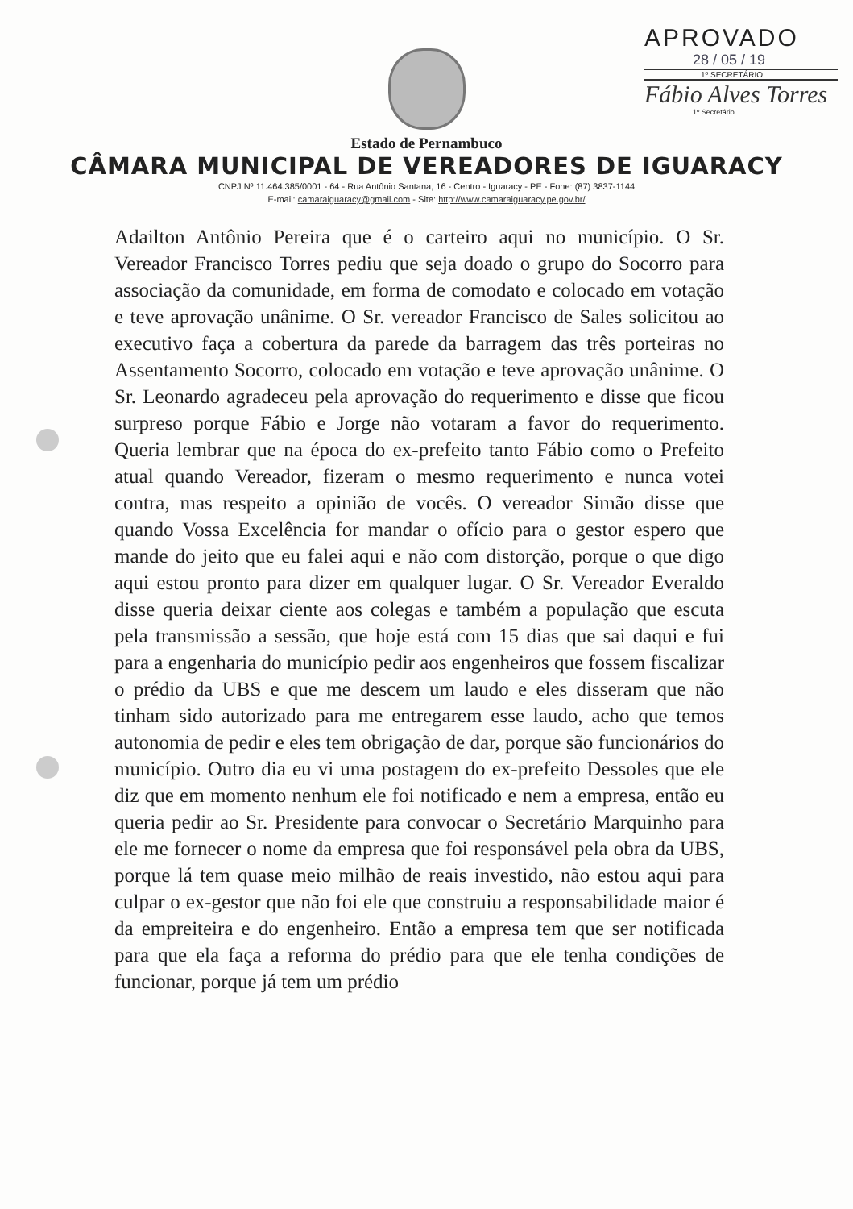APROVADO
28 / 05 / 19
1º SECRETÁRIO
Fábio Alves Torres
1º Secretário
Estado de Pernambuco
CÂMARA MUNICIPAL DE VEREADORES DE IGUARACY
CNPJ Nº 11.464.385/0001 - 64 - Rua Antônio Santana, 16 - Centro - Iguaracy - PE - Fone: (87) 3837-1144
E-mail: camaraiguaracy@gmail.com - Site: http://www.camaraiguaracy.pe.gov.br/
Adailton Antônio Pereira que é o carteiro aqui no município. O Sr. Vereador Francisco Torres pediu que seja doado o grupo do Socorro para associação da comunidade, em forma de comodato e colocado em votação e teve aprovação unânime. O Sr. vereador Francisco de Sales solicitou ao executivo faça a cobertura da parede da barragem das três porteiras no Assentamento Socorro, colocado em votação e teve aprovação unânime. O Sr. Leonardo agradeceu pela aprovação do requerimento e disse que ficou surpreso porque Fábio e Jorge não votaram a favor do requerimento. Queria lembrar que na época do ex-prefeito tanto Fábio como o Prefeito atual quando Vereador, fizeram o mesmo requerimento e nunca votei contra, mas respeito a opinião de vocês. O vereador Simão disse que quando Vossa Excelência for mandar o ofício para o gestor espero que mande do jeito que eu falei aqui e não com distorção, porque o que digo aqui estou pronto para dizer em qualquer lugar. O Sr. Vereador Everaldo disse queria deixar ciente aos colegas e também a população que escuta pela transmissão a sessão, que hoje está com 15 dias que sai daqui e fui para a engenharia do município pedir aos engenheiros que fossem fiscalizar o prédio da UBS e que me descem um laudo e eles disseram que não tinham sido autorizado para me entregarem esse laudo, acho que temos autonomia de pedir e eles tem obrigação de dar, porque são funcionários do município. Outro dia eu vi uma postagem do ex-prefeito Dessoles que ele diz que em momento nenhum ele foi notificado e nem a empresa, então eu queria pedir ao Sr. Presidente para convocar o Secretário Marquinho para ele me fornecer o nome da empresa que foi responsável pela obra da UBS, porque lá tem quase meio milhão de reais investido, não estou aqui para culpar o ex-gestor que não foi ele que construiu a responsabilidade maior é da empreiteira e do engenheiro. Então a empresa tem que ser notificada para que ela faça a reforma do prédio para que ele tenha condições de funcionar, porque já tem um prédio